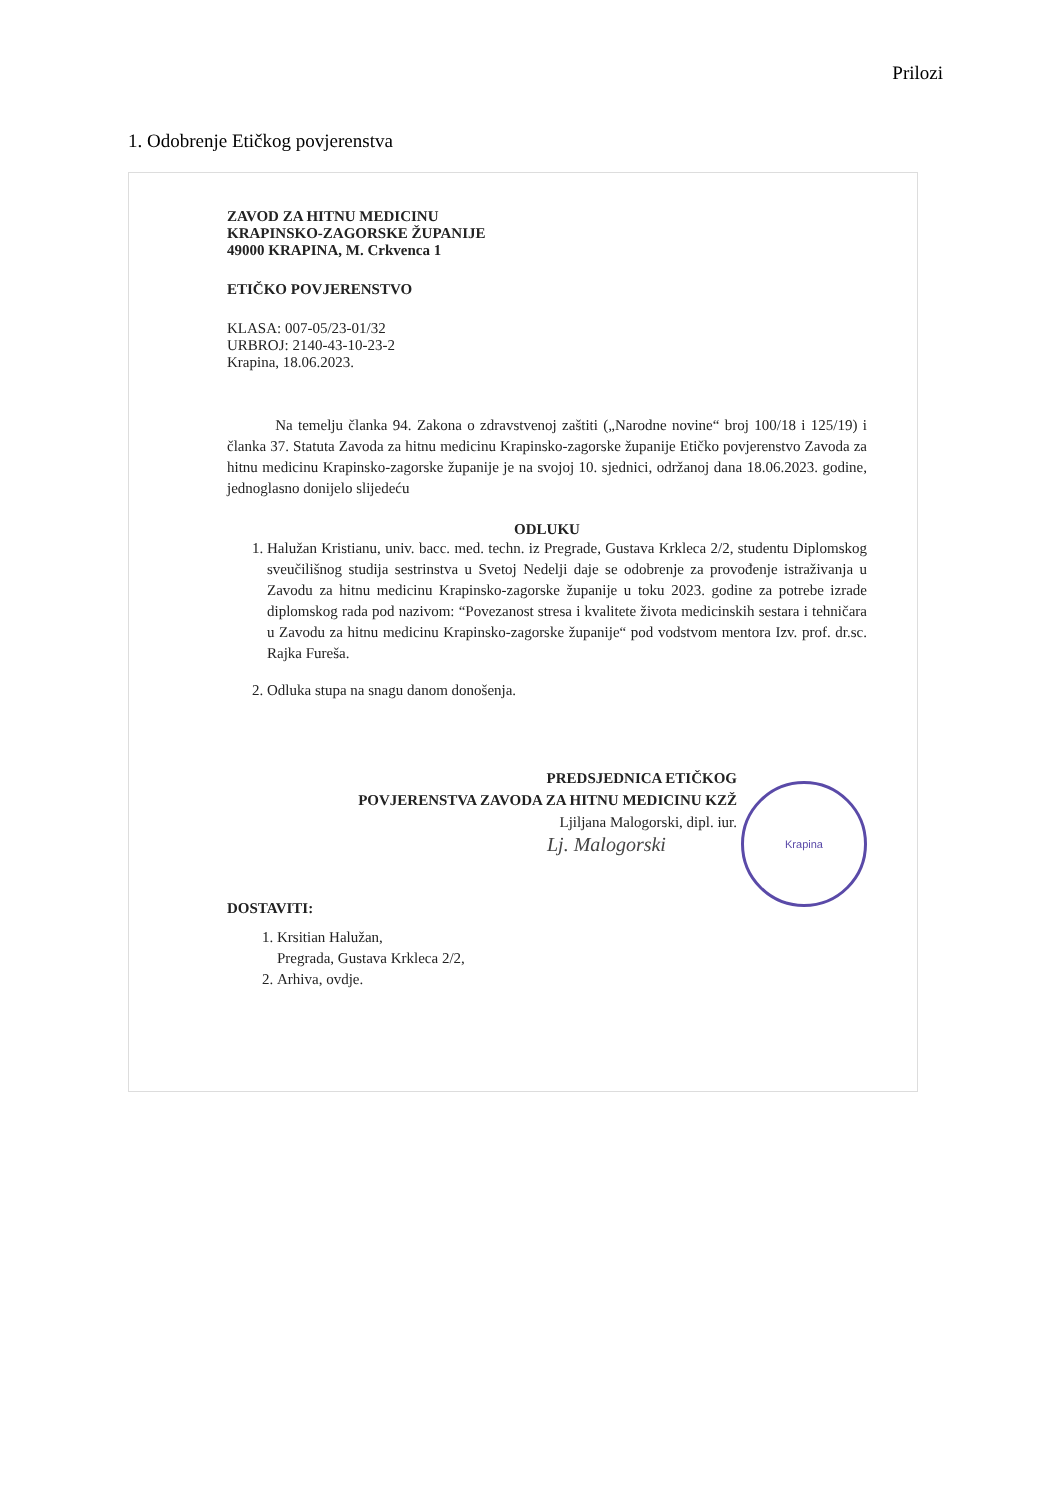Prilozi
1. Odobrenje Etičkog povjerenstva
ZAVOD ZA HITNU MEDICINU
KRAPINSKO-ZAGORSKE ŽUPANIJE
49000 KRAPINA, M. Crkvenca 1
ETIČKO POVJERENSTVO
KLASA: 007-05/23-01/32
URBROJ: 2140-43-10-23-2
Krapina, 18.06.2023.
Na temelju članka 94. Zakona o zdravstvenoj zaštiti („Narodne novine“ broj 100/18 i 125/19) i članka 37. Statuta Zavoda za hitnu medicinu Krapinsko-zagorske županije Etičko povjerenstvo Zavoda za hitnu medicinu Krapinsko-zagorske županije je na svojoj 10. sjednici, održanoj dana 18.06.2023. godine, jednoglasno donijelo slijedeću
ODLUKU
1. Halužan Kristianu, univ. bacc. med. techn. iz Pregrade, Gustava Krkleca 2/2, studentu Diplomskog sveučilišnog studija sestrinstva u Svetoj Nedelji daje se odobrenje za provođenje istraživanja u Zavodu za hitnu medicinu Krapinsko-zagorske županije u toku 2023. godine za potrebe izrade diplomskog rada pod nazivom: “Povezanost stresa i kvalitete života medicinskih sestara i tehničara u Zavodu za hitnu medicinu Krapinsko-zagorske županije“ pod vodstvom mentora Izv. prof. dr.sc. Rajka Fureša.
2. Odluka stupa na snagu danom donošenja.
PREDSJEDNICA ETIČKOG
POVJERENSTVA ZAVODA ZA HITNU MEDICINU KZŽ
Ljiljana Malogorski, dipl. iur.
Lj. Malogorski
Krapina
DOSTAVITI:
1. Krsitian Halužan,
Pregrada, Gustava Krkleca 2/2,
2. Arhiva, ovdje.